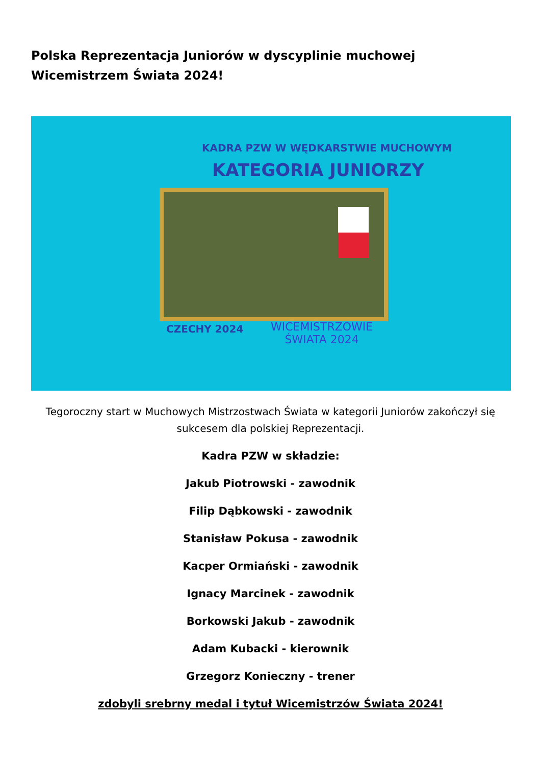Polska Reprezentacja Juniorów w dyscyplinie muchowej Wicemistrzem Świata 2024!
KADRA PZW W WĘDKARSTWIE MUCHOWYM
KATEGORIA JUNIORZY
CZECHY 2024
WICEMISTRZOWIE
ŚWIATA 2024
Tegoroczny start w Muchowych Mistrzostwach Świata w kategorii Juniorów zakończył się sukcesem dla polskiej Reprezentacji.
Kadra PZW w składzie:
Jakub Piotrowski - zawodnik
Filip Dąbkowski - zawodnik
Stanisław Pokusa - zawodnik
Kacper Ormiański - zawodnik
Ignacy Marcinek - zawodnik
Borkowski Jakub - zawodnik
Adam Kubacki - kierownik
Grzegorz Konieczny - trener
zdobyli srebrny medal i tytuł Wicemistrzów Świata 2024!